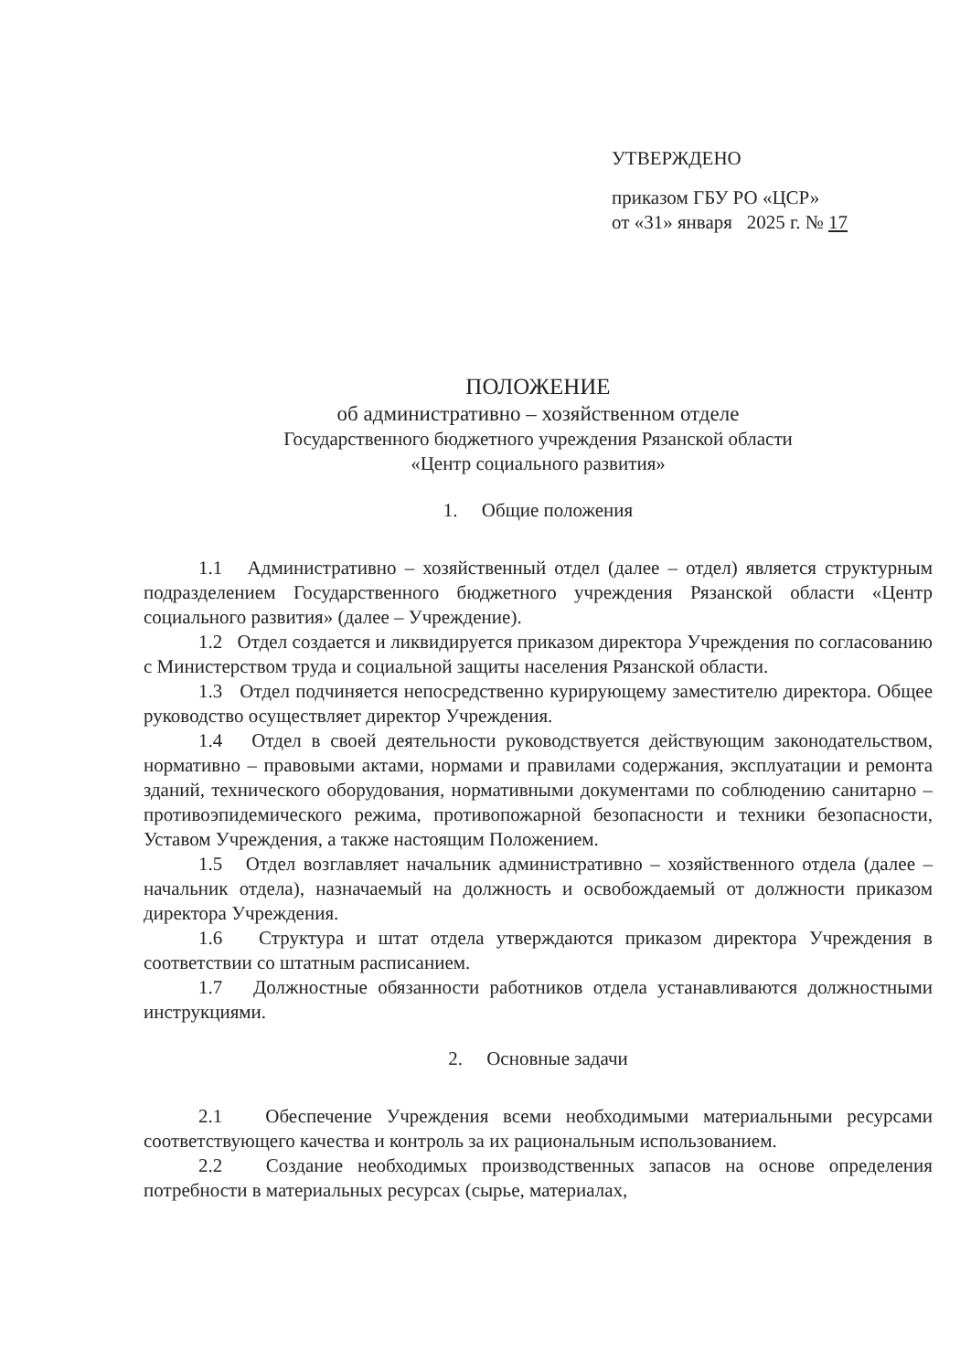УТВЕРЖДЕНО
приказом ГБУ РО «ЦСР»
от «31» января 2025 г. № 17
ПОЛОЖЕНИЕ
об административно – хозяйственном отделе
Государственного бюджетного учреждения Рязанской области
«Центр социального развития»
1. Общие положения
1.1 Административно – хозяйственный отдел (далее – отдел) является структурным подразделением Государственного бюджетного учреждения Рязанской области «Центр социального развития» (далее – Учреждение).
1.2 Отдел создается и ликвидируется приказом директора Учреждения по согласованию с Министерством труда и социальной защиты населения Рязанской области.
1.3 Отдел подчиняется непосредственно курирующему заместителю директора. Общее руководство осуществляет директор Учреждения.
1.4 Отдел в своей деятельности руководствуется действующим законодательством, нормативно – правовыми актами, нормами и правилами содержания, эксплуатации и ремонта зданий, технического оборудования, нормативными документами по соблюдению санитарно – противоэпидемического режима, противопожарной безопасности и техники безопасности, Уставом Учреждения, а также настоящим Положением.
1.5 Отдел возглавляет начальник административно – хозяйственного отдела (далее – начальник отдела), назначаемый на должность и освобождаемый от должности приказом директора Учреждения.
1.6 Структура и штат отдела утверждаются приказом директора Учреждения в соответствии со штатным расписанием.
1.7 Должностные обязанности работников отдела устанавливаются должностными инструкциями.
2. Основные задачи
2.1 Обеспечение Учреждения всеми необходимыми материальными ресурсами соответствующего качества и контроль за их рациональным использованием.
2.2 Создание необходимых производственных запасов на основе определения потребности в материальных ресурсах (сырье, материалах,